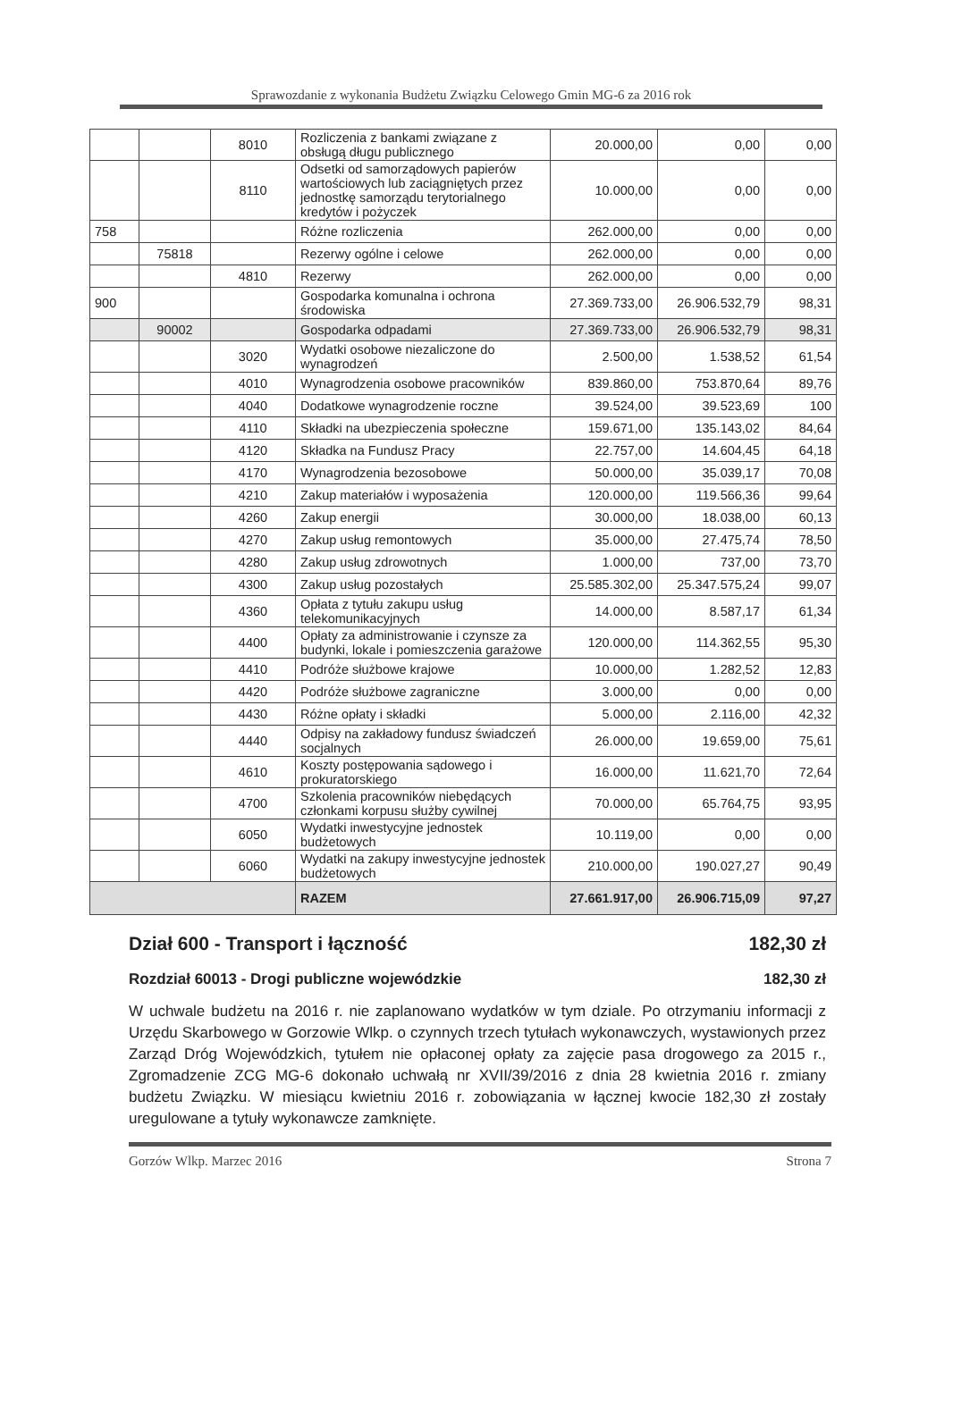Sprawozdanie z wykonania Budżetu Związku Celowego Gmin MG-6 za 2016 rok
| | | 8010 | Rozliczenia z bankami związane z obsługą długu publicznego | 20.000,00 | 0,00 | 0,00 |
| | | 8110 | Odsetki od samorządowych papierów wartościowych lub zaciągniętych przez jednostkę samorządu terytorialnego kredytów i pożyczek | 10.000,00 | 0,00 | 0,00 |
| 758 | | | Różne rozliczenia | 262.000,00 | 0,00 | 0,00 |
| | 75818 | | Rezerwy ogólne i celowe | 262.000,00 | 0,00 | 0,00 |
| | | 4810 | Rezerwy | 262.000,00 | 0,00 | 0,00 |
| 900 | | | Gospodarka komunalna i ochrona środowiska | 27.369.733,00 | 26.906.532,79 | 98,31 |
| | 90002 | | Gospodarka odpadami | 27.369.733,00 | 26.906.532,79 | 98,31 |
| | | 3020 | Wydatki osobowe niezaliczone do wynagrodzeń | 2.500,00 | 1.538,52 | 61,54 |
| | | 4010 | Wynagrodzenia osobowe pracowników | 839.860,00 | 753.870,64 | 89,76 |
| | | 4040 | Dodatkowe wynagrodzenie roczne | 39.524,00 | 39.523,69 | 100 |
| | | 4110 | Składki na ubezpieczenia społeczne | 159.671,00 | 135.143,02 | 84,64 |
| | | 4120 | Składka na Fundusz Pracy | 22.757,00 | 14.604,45 | 64,18 |
| | | 4170 | Wynagrodzenia bezosobowe | 50.000,00 | 35.039,17 | 70,08 |
| | | 4210 | Zakup materiałów i wyposażenia | 120.000,00 | 119.566,36 | 99,64 |
| | | 4260 | Zakup energii | 30.000,00 | 18.038,00 | 60,13 |
| | | 4270 | Zakup usług remontowych | 35.000,00 | 27.475,74 | 78,50 |
| | | 4280 | Zakup usług zdrowotnych | 1.000,00 | 737,00 | 73,70 |
| | | 4300 | Zakup usług pozostałych | 25.585.302,00 | 25.347.575,24 | 99,07 |
| | | 4360 | Opłata z tytułu zakupu usług telekomunikacyjnych | 14.000,00 | 8.587,17 | 61,34 |
| | | 4400 | Opłaty za administrowanie i czynsze za budynki, lokale i pomieszczenia garażowe | 120.000,00 | 114.362,55 | 95,30 |
| | | 4410 | Podróże służbowe krajowe | 10.000,00 | 1.282,52 | 12,83 |
| | | 4420 | Podróże służbowe zagraniczne | 3.000,00 | 0,00 | 0,00 |
| | | 4430 | Różne opłaty i składki | 5.000,00 | 2.116,00 | 42,32 |
| | | 4440 | Odpisy na zakładowy fundusz świadczeń socjalnych | 26.000,00 | 19.659,00 | 75,61 |
| | | 4610 | Koszty postępowania sądowego i prokuratorskiego | 16.000,00 | 11.621,70 | 72,64 |
| | | 4700 | Szkolenia pracowników niebędących członkami korpusu służby cywilnej | 70.000,00 | 65.764,75 | 93,95 |
| | | 6050 | Wydatki inwestycyjne jednostek budżetowych | 10.119,00 | 0,00 | 0,00 |
| | | 6060 | Wydatki na zakupy inwestycyjne jednostek budżetowych | 210.000,00 | 190.027,27 | 90,49 |
| | | | RAZEM | 27.661.917,00 | 26.906.715,09 | 97,27 |
Dział 600 - Transport i łączność 182,30 zł
Rozdział 60013 - Drogi publiczne wojewódzkie 182,30 zł
W uchwale budżetu na 2016 r. nie zaplanowano wydatków w tym dziale. Po otrzymaniu informacji z Urzędu Skarbowego w Gorzowie Wlkp. o czynnych trzech tytułach wykonawczych, wystawionych przez Zarząd Dróg Wojewódzkich, tytułem nie opłaconej opłaty za zajęcie pasa drogowego za 2015 r., Zgromadzenie ZCG MG-6 dokonało uchwałą nr XVII/39/2016 z dnia 28 kwietnia 2016 r. zmiany budżetu Związku. W miesiącu kwietniu 2016 r. zobowiązania w łącznej kwocie 182,30 zł zostały uregulowane a tytuły wykonawcze zamknięte.
Gorzów Wlkp. Marzec 2016 Strona 7